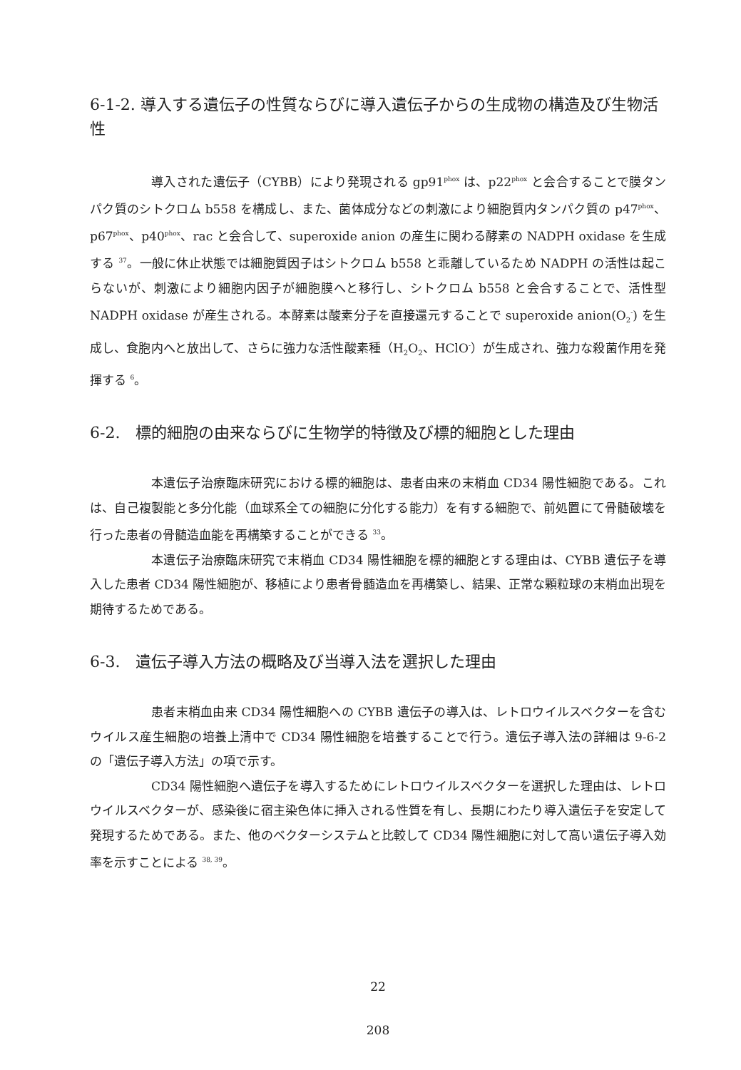6-1-2. 導入する遺伝子の性質ならびに導入遺伝子からの生成物の構造及び生物活性
導入された遺伝子（CYBB）により発現される gp91<sup>phox</sup> は、p22<sup>phox</sup> と会合することで膜タンパク質のシトクロム b558 を構成し、また、菌体成分などの刺激により細胞質内タンパク質の p47<sup>phox</sup>、p67<sup>phox</sup>、p40<sup>phox</sup>、rac と会合して、superoxide anion の産生に関わる酵素の NADPH oxidase を生成する <sup>37</sup>。一般に休止状態では細胞質因子はシトクロム b558 と乖離しているため NADPH の活性は起こらないが、刺激により細胞内因子が細胞膜へと移行し、シトクロム b558 と会合することで、活性型 NADPH oxidase が産生される。本酵素は酸素分子を直接還元することで superoxide anion(O<sub>2</sub><sup>-</sup>) を生成し、食胞内へと放出して、さらに強力な活性酸素種（H<sub>2</sub>O<sub>2</sub>、HClO<sup>-</sup>）が生成され、強力な殺菌作用を発揮する <sup>6</sup>。
6-2.　標的細胞の由来ならびに生物学的特徴及び標的細胞とした理由
本遺伝子治療臨床研究における標的細胞は、患者由来の末梢血 CD34 陽性細胞である。これは、自己複製能と多分化能（血球系全ての細胞に分化する能力）を有する細胞で、前処置にて骨髄破壊を行った患者の骨髄造血能を再構築することができる <sup>33</sup>。
本遺伝子治療臨床研究で末梢血 CD34 陽性細胞を標的細胞とする理由は、CYBB 遺伝子を導入した患者 CD34 陽性細胞が、移植により患者骨髄造血を再構築し、結果、正常な顆粒球の末梢血出現を期待するためである。
6-3.　遺伝子導入方法の概略及び当導入法を選択した理由
患者末梢血由来 CD34 陽性細胞への CYBB 遺伝子の導入は、レトロウイルスベクターを含むウイルス産生細胞の培養上清中で CD34 陽性細胞を培養することで行う。遺伝子導入法の詳細は 9-6-2 の「遺伝子導入方法」の項で示す。
CD34 陽性細胞へ遺伝子を導入するためにレトロウイルスベクターを選択した理由は、レトロウイルスベクターが、感染後に宿主染色体に挿入される性質を有し、長期にわたり導入遺伝子を安定して発現するためである。また、他のベクターシステムと比較して CD34 陽性細胞に対して高い遺伝子導入効率を示すことによる <sup>38, 39</sup>。
22
208